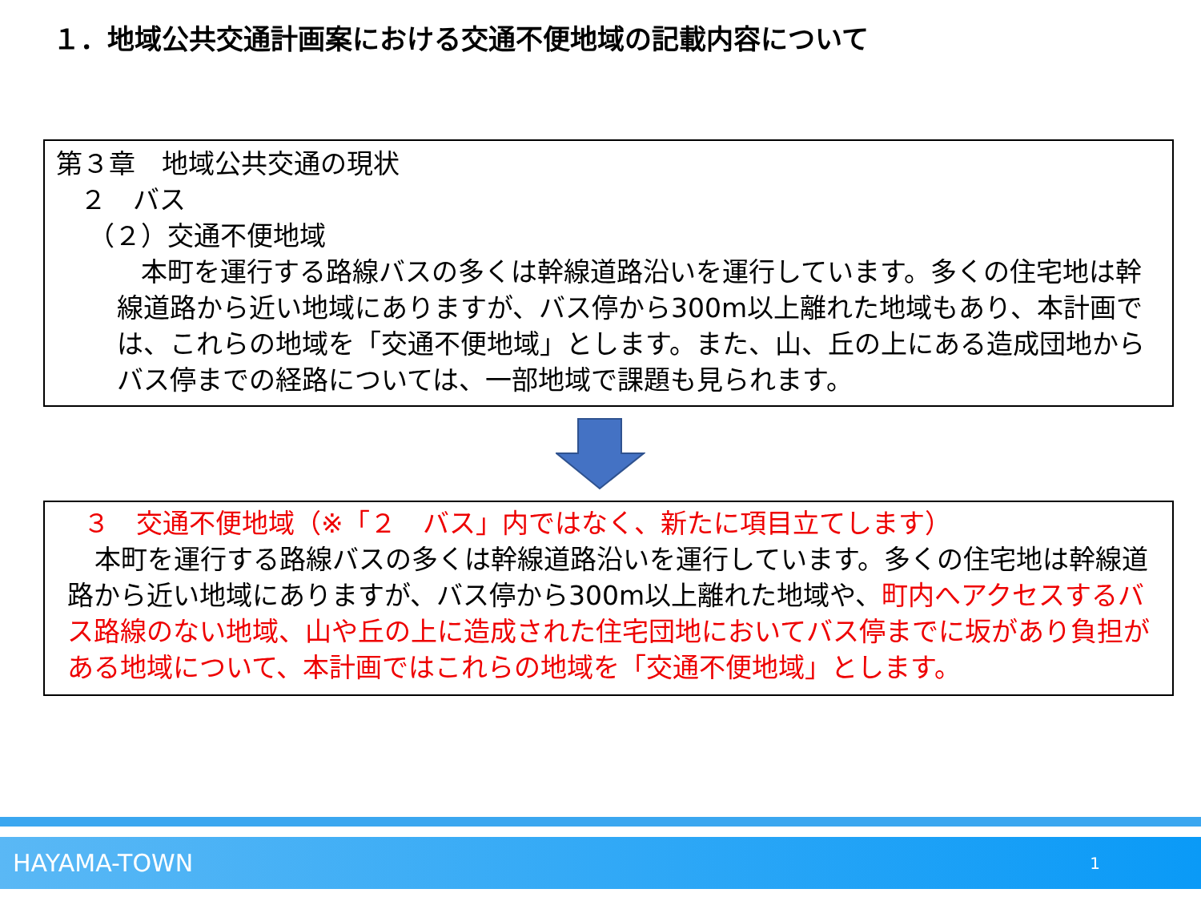１．地域公共交通計画案における交通不便地域の記載内容について
第３章　地域公共交通の現状
２　バス
（２）交通不便地域
本町を運行する路線バスの多くは幹線道路沿いを運行しています。多くの住宅地は幹線道路から近い地域にありますが、バス停から300m以上離れた地域もあり、本計画では、これらの地域を「交通不便地域」とします。また、山、丘の上にある造成団地からバス停までの経路については、一部地域で課題も見られます。
３　交通不便地域（※「２　バス」内ではなく、新たに項目立てします）
本町を運行する路線バスの多くは幹線道路沿いを運行しています。多くの住宅地は幹線道路から近い地域にありますが、バス停から300m以上離れた地域や、町内へアクセスするバス路線のない地域、山や丘の上に造成された住宅団地においてバス停までに坂があり負担がある地域について、本計画ではこれらの地域を「交通不便地域」とします。
HAYAMA-TOWN 1